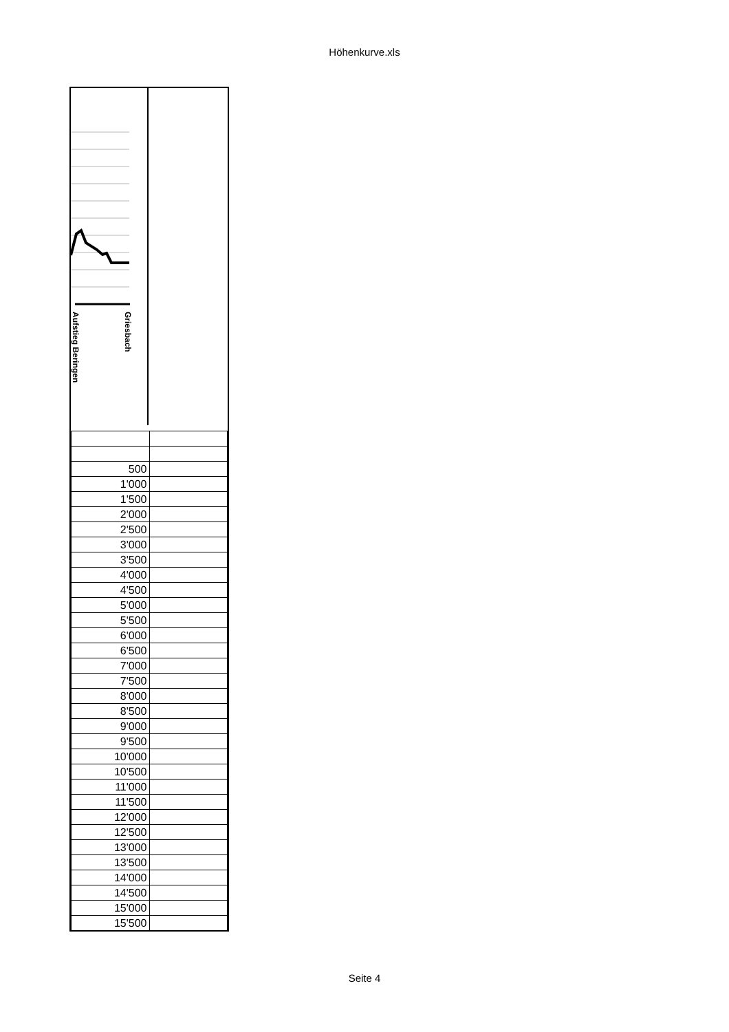Höhenkurve.xls
Aufstieg Beringen
Griesbach
| 500 | |
| 1'000 | |
| 1'500 | |
| 2'000 | |
| 2'500 | |
| 3'000 | |
| 3'500 | |
| 4'000 | |
| 4'500 | |
| 5'000 | |
| 5'500 | |
| 6'000 | |
| 6'500 | |
| 7'000 | |
| 7'500 | |
| 8'000 | |
| 8'500 | |
| 9'000 | |
| 9'500 | |
| 10'000 | |
| 10'500 | |
| 11'000 | |
| 11'500 | |
| 12'000 | |
| 12'500 | |
| 13'000 | |
| 13'500 | |
| 14'000 | |
| 14'500 | |
| 15'000 | |
| 15'500 | |
Seite 4